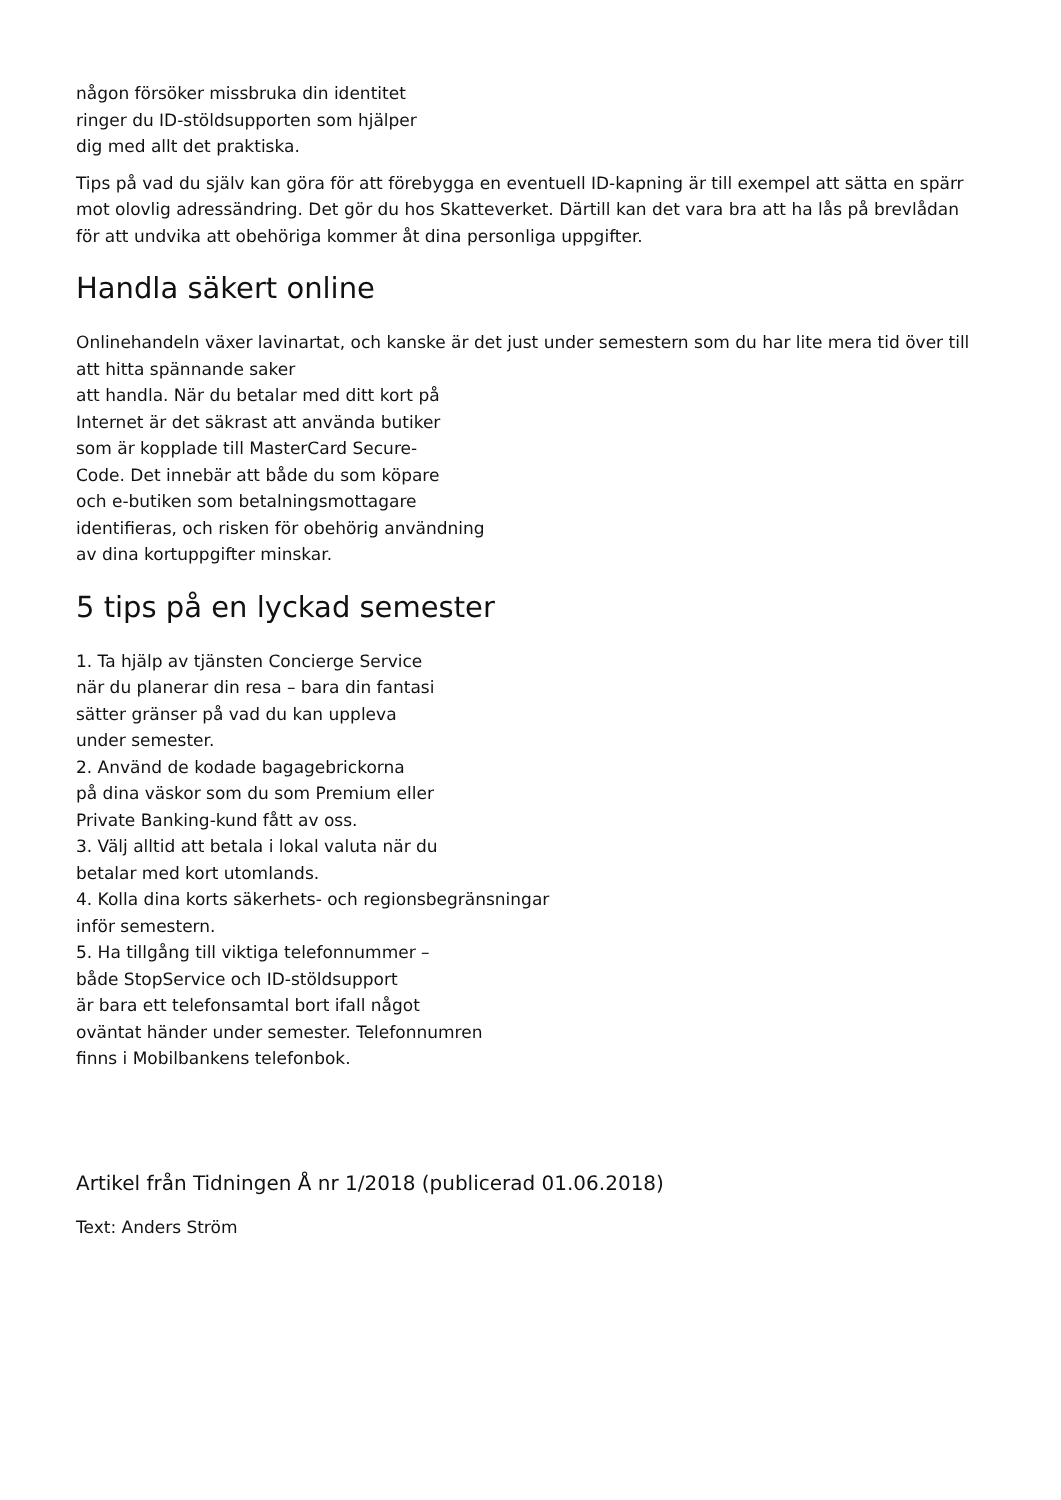någon försöker missbruka din identitet
ringer du ID-stöldsupporten som hjälper
dig med allt det praktiska.
Tips på vad du själv kan göra för att förebygga en eventuell ID-kapning är till exempel att sätta en spärr mot olovlig adressändring. Det gör du hos Skatteverket. Därtill kan det vara bra att ha lås på brevlådan för att undvika att obehöriga kommer åt dina personliga uppgifter.
Handla säkert online
Onlinehandeln växer lavinartat, och kanske är det just under semestern som du har lite mera tid över till att hitta spännande saker
att handla. När du betalar med ditt kort på
Internet är det säkrast att använda butiker
som är kopplade till MasterCard Secure-
Code. Det innebär att både du som köpare
och e-butiken som betalningsmottagare
identifieras, och risken för obehörig användning
av dina kortuppgifter minskar.
5 tips på en lyckad semester
1. Ta hjälp av tjänsten Concierge Service
när du planerar din resa – bara din fantasi
sätter gränser på vad du kan uppleva
under semester.
2. Använd de kodade bagagebrickorna
på dina väskor som du som Premium eller
Private Banking-kund fått av oss.
3. Välj alltid att betala i lokal valuta när du
betalar med kort utomlands.
4. Kolla dina korts säkerhets- och regionsbegränsningar
inför semestern.
5. Ha tillgång till viktiga telefonnummer –
både StopService och ID-stöldsupport
är bara ett telefonsamtal bort ifall något
oväntat händer under semester. Telefonnumren
finns i Mobilbankens telefonbok.
Artikel från Tidningen Å nr 1/2018 (publicerad 01.06.2018)
Text: Anders Ström